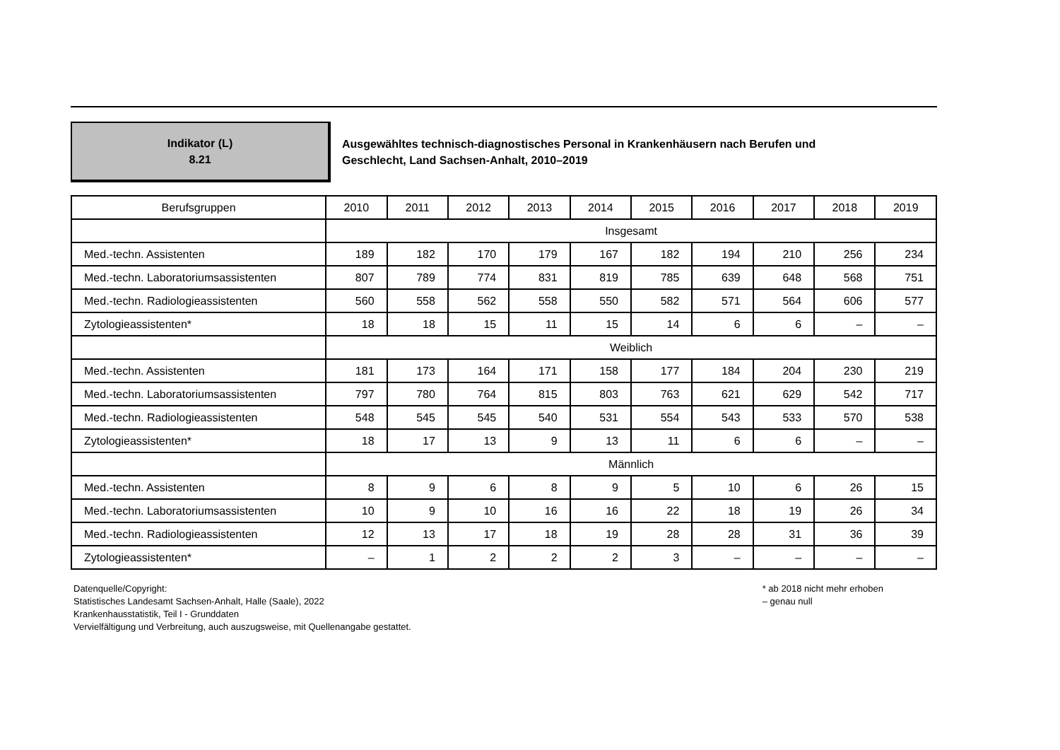Indikator (L)
8.21
Ausgewähltes technisch-diagnostisches Personal in Krankenhäusern nach Berufen und
Geschlecht, Land Sachsen-Anhalt, 2010–2019
| Berufsgruppen | 2010 | 2011 | 2012 | 2013 | 2014 | 2015 | 2016 | 2017 | 2018 | 2019 |
| --- | --- | --- | --- | --- | --- | --- | --- | --- | --- | --- |
| | Insgesamt | | | | | | | | | |
| Med.-techn. Assistenten | 189 | 182 | 170 | 179 | 167 | 182 | 194 | 210 | 256 | 234 |
| Med.-techn. Laboratoriumsassistenten | 807 | 789 | 774 | 831 | 819 | 785 | 639 | 648 | 568 | 751 |
| Med.-techn. Radiologieassistenten | 560 | 558 | 562 | 558 | 550 | 582 | 571 | 564 | 606 | 577 |
| Zytologieassistenten* | 18 | 18 | 15 | 11 | 15 | 14 | 6 | 6 | – | – |
| | Weiblich | | | | | | | | | |
| Med.-techn. Assistenten | 181 | 173 | 164 | 171 | 158 | 177 | 184 | 204 | 230 | 219 |
| Med.-techn. Laboratoriumsassistenten | 797 | 780 | 764 | 815 | 803 | 763 | 621 | 629 | 542 | 717 |
| Med.-techn. Radiologieassistenten | 548 | 545 | 545 | 540 | 531 | 554 | 543 | 533 | 570 | 538 |
| Zytologieassistenten* | 18 | 17 | 13 | 9 | 13 | 11 | 6 | 6 | – | – |
| | Männlich | | | | | | | | | |
| Med.-techn. Assistenten | 8 | 9 | 6 | 8 | 9 | 5 | 10 | 6 | 26 | 15 |
| Med.-techn. Laboratoriumsassistenten | 10 | 9 | 10 | 16 | 16 | 22 | 18 | 19 | 26 | 34 |
| Med.-techn. Radiologieassistenten | 12 | 13 | 17 | 18 | 19 | 28 | 28 | 31 | 36 | 39 |
| Zytologieassistenten* | – | 1 | 2 | 2 | 2 | 3 | – | – | – | – |
Datenquelle/Copyright:
Statistisches Landesamt Sachsen-Anhalt, Halle (Saale), 2022
Krankenhausstatistik, Teil I - Grunddaten
Vervielfältigung und Verbreitung, auch auszugsweise, mit Quellenangabe gestattet.
* ab 2018 nicht mehr erhoben
– genau null